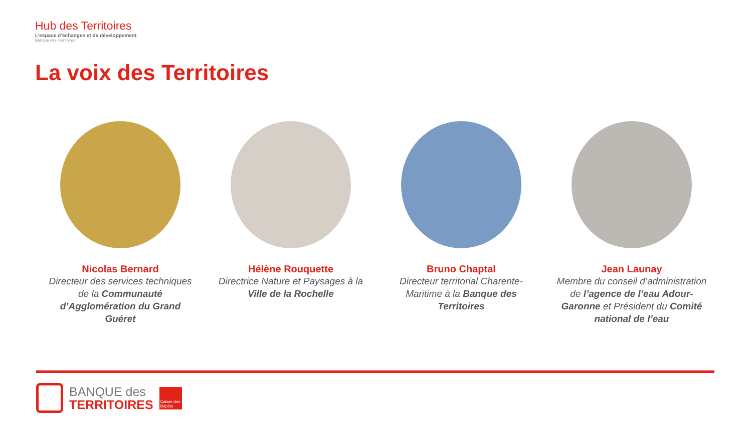Hub des Territoires
L’espace d’échanges et de développement
Banque des Territoires
La voix des Territoires
Nicolas Bernard
Directeur des services techniques de la Communauté d’Agglomération du Grand Guéret
Hélène Rouquette
Directrice Nature et Paysages à la Ville de la Rochelle
Bruno Chaptal
Directeur territorial Charente-Maritime à la Banque des Territoires
Jean Launay
Membre du conseil d’administration de l’agence de l’eau Adour-Garonne et Président du Comité national de l’eau
BANQUE des
TERRITOIRES
Caisse des Dépôts